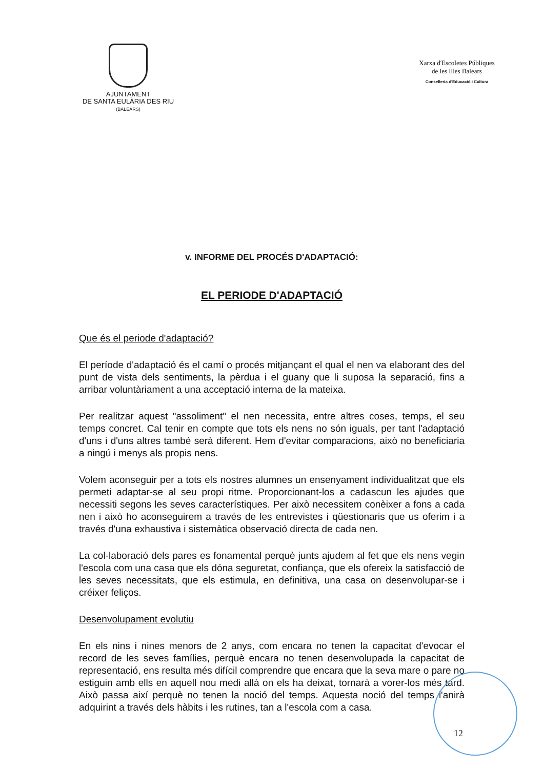AJUNTAMENT
DE SANTA EULÀRIA DES RIU
(BALEARS)
Xarxa d'Escoletes Públiques
de les Illes Balears
Conselleria d'Educació i Cultura
v. INFORME DEL PROCÉS D'ADAPTACIÓ:
EL PERIODE D'ADAPTACIÓ
Que és el periode d'adaptació?
El període d'adaptació és el camí o procés mitjançant el qual el nen va elaborant des del punt de vista dels sentiments, la pèrdua i el guany que li suposa la separació, fins a arribar voluntàriament a una acceptació interna de la mateixa.
Per realitzar aquest "assoliment" el nen necessita, entre altres coses, temps, el seu temps concret. Cal tenir en compte que tots els nens no són iguals, per tant l'adaptació d'uns i d'uns altres també serà diferent. Hem d'evitar comparacions, això no beneficiaria a ningú i menys als propis nens.
Volem aconseguir per a tots els nostres alumnes un ensenyament individualitzat que els permeti adaptar-se al seu propi ritme. Proporcionant-los a cadascun les ajudes que necessiti segons les seves característiques. Per això necessitem conèixer a fons a cada nen i això ho aconseguirem a través de les entrevistes i qüestionaris que us oferim i a través d'una exhaustiva i sistemàtica observació directa de cada nen.
La col·laboració dels pares es fonamental perquè junts ajudem al fet que els nens vegin l'escola com una casa que els dóna seguretat, confiança, que els ofereix la satisfacció de les seves necessitats, que els estimula, en definitiva, una casa on desenvolupar-se i créixer feliços.
Desenvolupament evolutiu
En els nins i nines menors de 2 anys, com encara no tenen la capacitat d'evocar el record de les seves famílies, perquè encara no tenen desenvolupada la capacitat de representació, ens resulta més difícil comprendre que encara que la seva mare o pare no estiguin amb ells en aquell nou medi allà on els ha deixat, tornarà a vorer-los més tard. Això passa així perquè no tenen la noció del temps. Aquesta noció del temps l'anirà adquirint a través dels hàbits i les rutines, tan a l'escola com a casa.
12